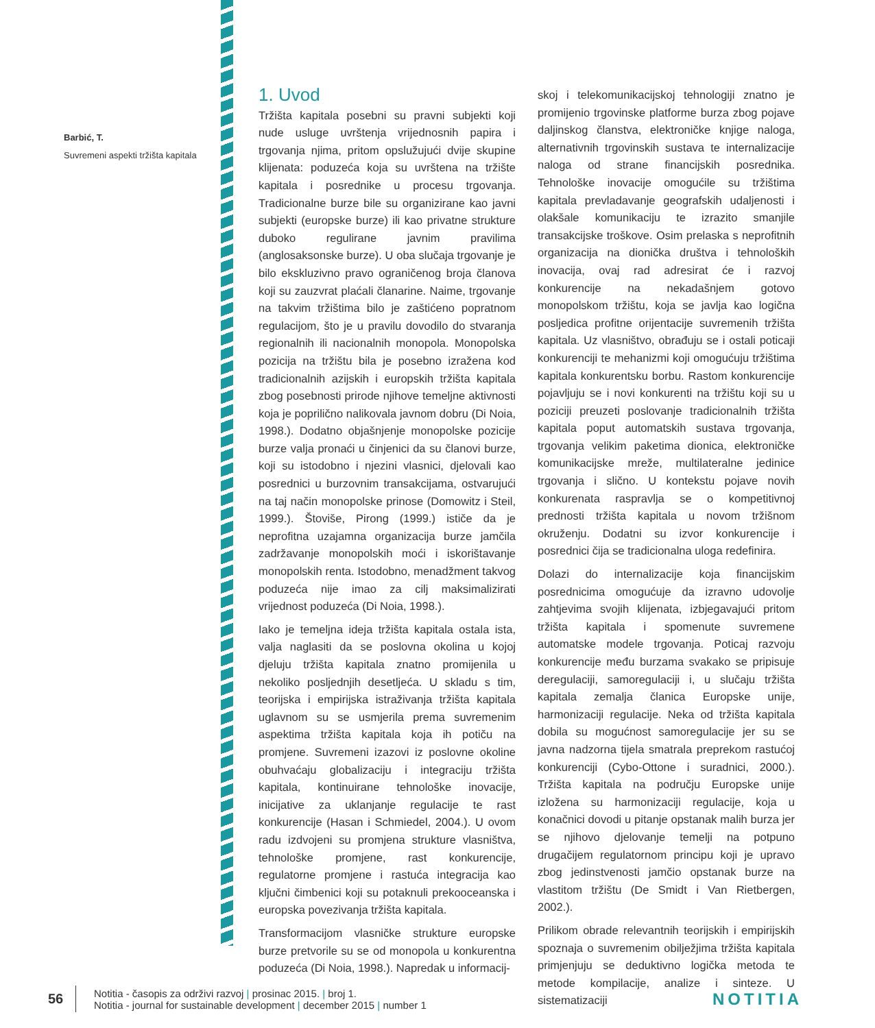Barbić, T.
Suvremeni aspekti tržišta kapitala
1. Uvod
Tržišta kapitala posebni su pravni subjekti koji nude usluge uvrštenja vrijednosnih papira i trgovanja njima, pritom opslužujući dvije skupine klijenata: poduzeća koja su uvrštena na tržište kapitala i posrednike u procesu trgovanja. Tradicionalne burze bile su organizirane kao javni subjekti (europske burze) ili kao privatne strukture duboko regulirane javnim pravilima (anglosaksonske burze). U oba slučaja trgovanje je bilo ekskluzivno pravo ograničenog broja članova koji su zauzvrat plaćali članarine. Naime, trgovanje na takvim tržištima bilo je zaštićeno popratnom regulacijom, što je u pravilu dovodilo do stvaranja regionalnih ili nacionalnih monopola. Monopolska pozicija na tržištu bila je posebno izražena kod tradicionalnih azijskih i europskih tržišta kapitala zbog posebnosti prirode njihove temeljne aktivnosti koja je poprilično nalikovala javnom dobru (Di Noia, 1998.). Dodatno objašnjenje monopolske pozicije burze valja pronaći u činjenici da su članovi burze, koji su istodobno i njezini vlasnici, djelovali kao posrednici u burzovnim transakcijama, ostvarujući na taj način monopolske prinose (Domowitz i Steil, 1999.). Štoviše, Pirong (1999.) ističe da je neprofitna uzajamna organizacija burze jamčila zadržavanje monopolskih moći i iskorištavanje monopolskih renta. Istodobno, menadžment takvog poduzeća nije imao za cilj maksimalizirati vrijednost poduzeća (Di Noia, 1998.).
Iako je temeljna ideja tržišta kapitala ostala ista, valja naglasiti da se poslovna okolina u kojoj djeluju tržišta kapitala znatno promijenila u nekoliko posljednjih desetljeća. U skladu s tim, teorijska i empirijska istraživanja tržišta kapitala uglavnom su se usmjerila prema suvremenim aspektima tržišta kapitala koja ih potiču na promjene. Suvremeni izazovi iz poslovne okoline obuhvaćaju globalizaciju i integraciju tržišta kapitala, kontinuirane tehnološke inovacije, inicijative za uklanjanje regulacije te rast konkurencije (Hasan i Schmiedel, 2004.). U ovom radu izdvojeni su promjena strukture vlasništva, tehnološke promjene, rast konkurencije, regulatorne promjene i rastuća integracija kao ključni čimbenici koji su potaknuli prekooceanska i europska povezivanja tržišta kapitala.
Transformacijom vlasničke strukture europske burze pretvorile su se od monopola u konkurentna poduzeća (Di Noia, 1998.). Napredak u informacij-
skoj i telekomunikacijskoj tehnologiji znatno je promijenio trgovinske platforme burza zbog pojave daljinskog članstva, elektroničke knjige naloga, alternativnih trgovinskih sustava te internalizacije naloga od strane financijskih posrednika. Tehnološke inovacije omogućile su tržištima kapitala prevladavanje geografskih udaljenosti i olakšale komunikaciju te izrazito smanjile transakcijske troškove. Osim prelaska s neprofitnih organizacija na dionička društva i tehnoloških inovacija, ovaj rad adresirat će i razvoj konkurencije na nekadašnjem gotovo monopolskom tržištu, koja se javlja kao logična posljedica profitne orijentacije suvremenih tržišta kapitala. Uz vlasništvo, obrađuju se i ostali poticaji konkurenciji te mehanizmi koji omogućuju tržištima kapitala konkurentsku borbu. Rastom konkurencije pojavljuju se i novi konkurenti na tržištu koji su u poziciji preuzeti poslovanje tradicionalnih tržišta kapitala poput automatskih sustava trgovanja, trgovanja velikim paketima dionica, elektroničke komunikacijske mreže, multilateralne jedinice trgovanja i slično. U kontekstu pojave novih konkurenata raspravlja se o kompetitivnoj prednosti tržišta kapitala u novom tržišnom okruženju. Dodatni su izvor konkurencije i posrednici čija se tradicionalna uloga redefinira.
Dolazi do internalizacije koja financijskim posrednicima omogućuje da izravno udovolje zahtjevima svojih klijenata, izbjegavajući pritom tržišta kapitala i spomenute suvremene automatske modele trgovanja. Poticaj razvoju konkurencije među burzama svakako se pripisuje deregulaciji, samoregulaciji i, u slučaju tržišta kapitala zemalja članica Europske unije, harmonizaciji regulacije. Neka od tržišta kapitala dobila su mogućnost samoregulacije jer su se javna nadzorna tijela smatrala preprekom rastućoj konkurenciji (Cybo-Ottone i suradnici, 2000.). Tržišta kapitala na području Europske unije izložena su harmonizaciji regulacije, koja u konačnici dovodi u pitanje opstanak malih burza jer se njihovo djelovanje temelji na potpuno drugačijem regulatornom principu koji je upravo zbog jedinstvenosti jamčio opstanak burze na vlastitom tržištu (De Smidt i Van Rietbergen, 2002.).
Prilikom obrade relevantnih teorijskih i empirijskih spoznaja o suvremenim obilježjima tržišta kapitala primjenjuju se deduktivno logička metoda te metode kompilacije, analize i sinteze. U sistematizaciji
56
Notitia - časopis za održivi razvoj | prosinac 2015. | broj 1.
Notitia - journal for sustainable development | december 2015 | number 1
NOTITIA